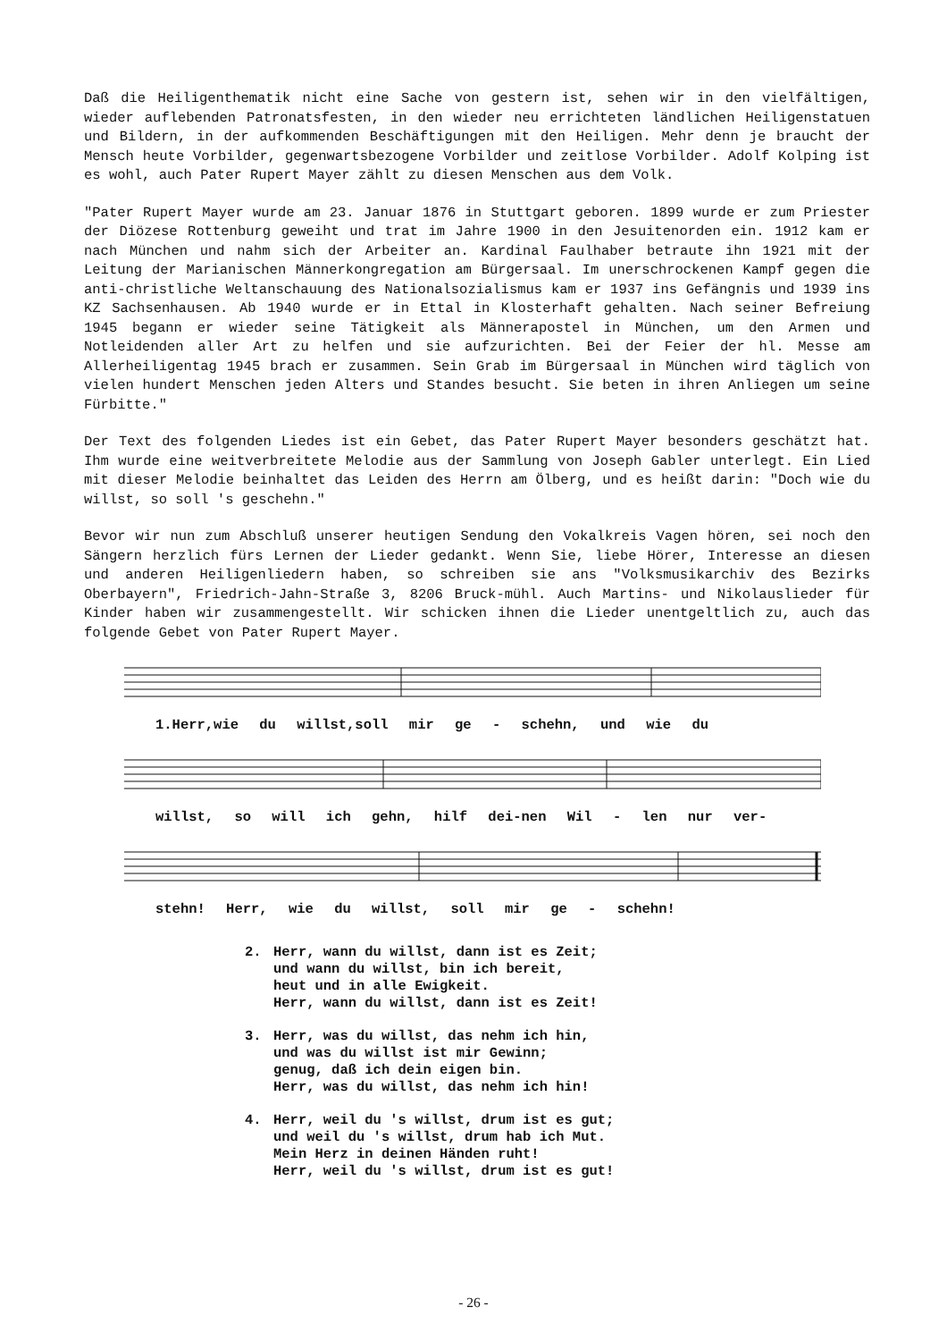Daß die Heiligenthematik nicht eine Sache von gestern ist, sehen wir in den vielfältigen, wieder auflebenden Patronatsfesten, in den wieder neu errichteten ländlichen Heiligenstatuen und Bildern, in der aufkommenden Beschäftigungen mit den Heiligen. Mehr denn je braucht der Mensch heute Vorbilder, gegenwartsbezogene Vorbilder und zeitlose Vorbilder. Adolf Kolping ist es wohl, auch Pater Rupert Mayer zählt zu diesen Menschen aus dem Volk.
"Pater Rupert Mayer wurde am 23. Januar 1876 in Stuttgart geboren. 1899 wurde er zum Priester der Diözese Rottenburg geweiht und trat im Jahre 1900 in den Jesuitenorden ein. 1912 kam er nach München und nahm sich der Arbeiter an. Kardinal Faulhaber betraute ihn 1921 mit der Leitung der Marianischen Männerkongregation am Bürgersaal. Im unerschrockenen Kampf gegen die anti-christliche Weltanschauung des Nationalsozialismus kam er 1937 ins Gefängnis und 1939 ins KZ Sachsenhausen. Ab 1940 wurde er in Ettal in Klosterhaft gehalten. Nach seiner Befreiung 1945 begann er wieder seine Tätigkeit als Männerapostel in München, um den Armen und Notleidenden aller Art zu helfen und sie aufzurichten. Bei der Feier der hl. Messe am Allerheiligentag 1945 brach er zusammen. Sein Grab im Bürgersaal in München wird täglich von vielen hundert Menschen jeden Alters und Standes besucht. Sie beten in ihren Anliegen um seine Fürbitte."
Der Text des folgenden Liedes ist ein Gebet, das Pater Rupert Mayer besonders geschätzt hat. Ihm wurde eine weitverbreitete Melodie aus der Sammlung von Joseph Gabler unterlegt. Ein Lied mit dieser Melodie beinhaltet das Leiden des Herrn am Ölberg, und es heißt darin: "Doch wie du willst, so soll 's geschehn."
Bevor wir nun zum Abschluß unserer heutigen Sendung den Vokalkreis Vagen hören, sei noch den Sängern herzlich fürs Lernen der Lieder gedankt. Wenn Sie, liebe Hörer, Interesse an diesen und anderen Heiligenliedern haben, so schreiben sie ans "Volksmusikarchiv des Bezirks Oberbayern", Friedrich-Jahn-Straße 3, 8206 Bruck-mühl. Auch Martins- und Nikolauslieder für Kinder haben wir zusammengestellt. Wir schicken ihnen die Lieder unentgeltlich zu, auch das folgende Gebet von Pater Rupert Mayer.
1.Herr,wie du willst,soll mir ge - schehn, und wie du
willst, so will ich gehn, hilf dei-nen Wil - len nur ver-
stehn! Herr, wie du willst, soll mir ge - schehn!
2. Herr, wann du willst, dann ist es Zeit;
und wann du willst, bin ich bereit,
heut und in alle Ewigkeit.
Herr, wann du willst, dann ist es Zeit!
3. Herr, was du willst, das nehm ich hin,
und was du willst ist mir Gewinn;
genug, daß ich dein eigen bin.
Herr, was du willst, das nehm ich hin!
4. Herr, weil du 's willst, drum ist es gut;
und weil du 's willst, drum hab ich Mut.
Mein Herz in deinen Händen ruht!
Herr, weil du 's willst, drum ist es gut!
- 26 -